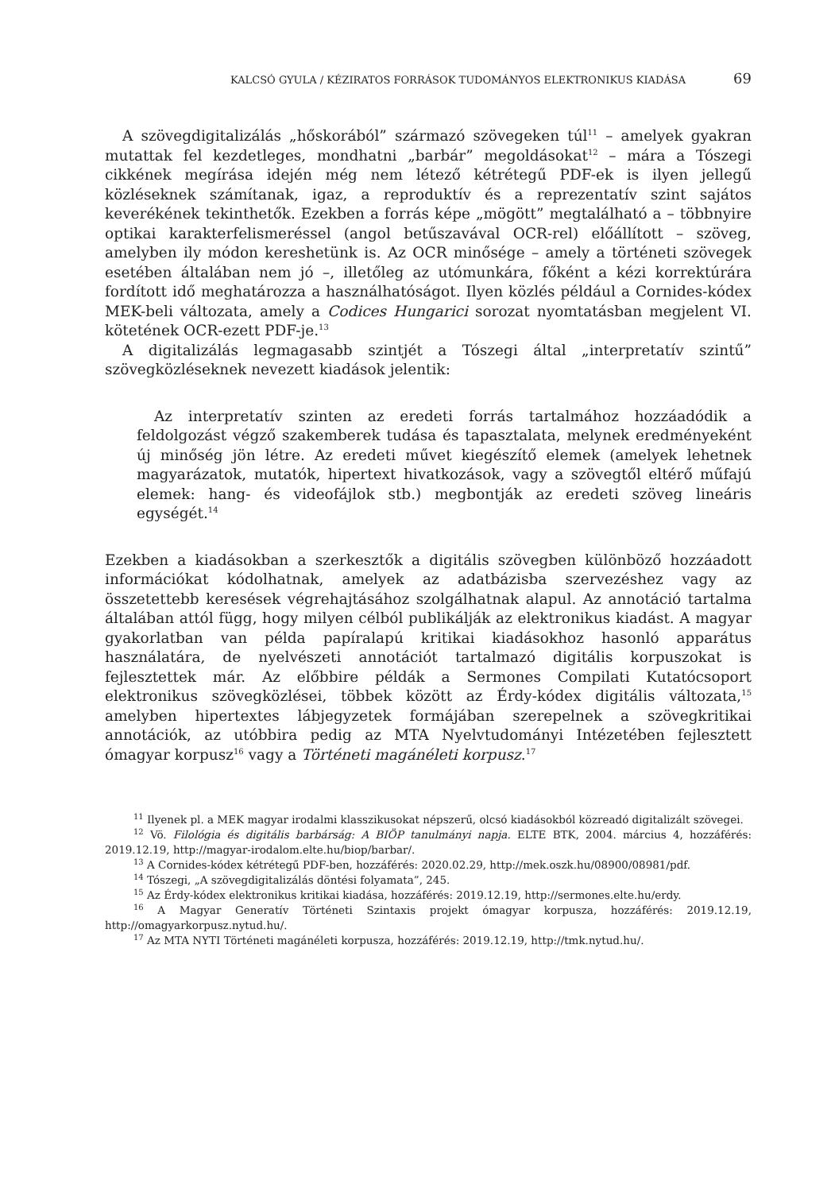KALCSÓ GYULA / KÉZIRATOS FORRÁSOK TUDOMÁNYOS ELEKTRONIKUS KIADÁSA 69
A szövegdigitalizálás „hőskorából” származó szövegeken túl<sup>11</sup> – amelyek gyakran mutattak fel kezdetleges, mondhatni „barbár” megoldásokat<sup>12</sup> – mára a Tószegi cikkének megírása idején még nem létező kétrétegű PDF-ek is ilyen jellegű közléseknek számítanak, igaz, a reproduktív és a reprezentatív szint sajátos keverékének tekinthetők. Ezekben a forrás képe „mögött” megtalálható a – többnyire optikai karakterfelismeréssel (angol betűszavával OCR-rel) előállított – szöveg, amelyben ily módon kereshetünk is. Az OCR minősége – amely a történeti szövegek esetében általában nem jó –, illetőleg az utómunkára, főként a kézi korrektúrára fordított idő meghatározza a használhatóságot. Ilyen közlés például a Cornides-kódex MEK-beli változata, amely a Codices Hungarici sorozat nyomtatásban megjelent VI. kötetének OCR-ezett PDF-je.<sup>13</sup>
A digitalizálás legmagasabb szintjét a Tószegi által „interpretatív szintű” szövegközléseknek nevezett kiadások jelentik:
Az interpretatív szinten az eredeti forrás tartalmához hozzáadódik a feldolgozást végző szakemberek tudása és tapasztalata, melynek eredményeként új minőség jön létre. Az eredeti művet kiegészítő elemek (amelyek lehetnek magyarázatok, mutatók, hipertext hivatkozások, vagy a szövegtől eltérő műfajú elemek: hang- és videofájlok stb.) megbontják az eredeti szöveg lineáris egységét.<sup>14</sup>
Ezekben a kiadásokban a szerkesztők a digitális szövegben különböző hozzáadott információkat kódolhatnak, amelyek az adatbázisba szervezéshez vagy az összetettebb keresések végrehajtásához szolgálhatnak alapul. Az annotáció tartalma általában attól függ, hogy milyen célból publikálják az elektronikus kiadást. A magyar gyakorlatban van példa papíralapú kritikai kiadásokhoz hasonló apparátus használatára, de nyelvészeti annotációt tartalmazó digitális korpuszokat is fejlesztettek már. Az előbbire példák a Sermones Compilati Kutatócsoport elektronikus szövegközlései, többek között az Érdy-kódex digitális változata,<sup>15</sup> amelyben hipertextes lábjegyzetek formájában szerepelnek a szövegkritikai annotációk, az utóbbira pedig az MTA Nyelvtudományi Intézetében fejlesztett ómagyar korpusz<sup>16</sup> vagy a Történeti magánéleti korpusz.<sup>17</sup>
<sup>11</sup> Ilyenek pl. a MEK magyar irodalmi klasszikusokat népszerű, olcsó kiadásokból közreadó digitalizált szövegei.
<sup>12</sup> Vö. Filológia és digitális barbárság: A BIÖP tanulmányi napja. ELTE BTK, 2004. március 4, hozzáférés: 2019.12.19, http://magyar-irodalom.elte.hu/biop/barbar/.
<sup>13</sup> A Cornides-kódex kétrétegű PDF-ben, hozzáférés: 2020.02.29, http://mek.oszk.hu/08900/08981/pdf.
<sup>14</sup> Tószegi, „A szövegdigitalizálás döntési folyamata”, 245.
<sup>15</sup> Az Érdy-kódex elektronikus kritikai kiadása, hozzáférés: 2019.12.19, http://sermones.elte.hu/erdy.
<sup>16</sup> A Magyar Generatív Történeti Szintaxis projekt ómagyar korpusza, hozzáférés: 2019.12.19, http://omagyarkorpusz.nytud.hu/.
<sup>17</sup> Az MTA NYTI Történeti magánéleti korpusza, hozzáférés: 2019.12.19, http://tmk.nytud.hu/.